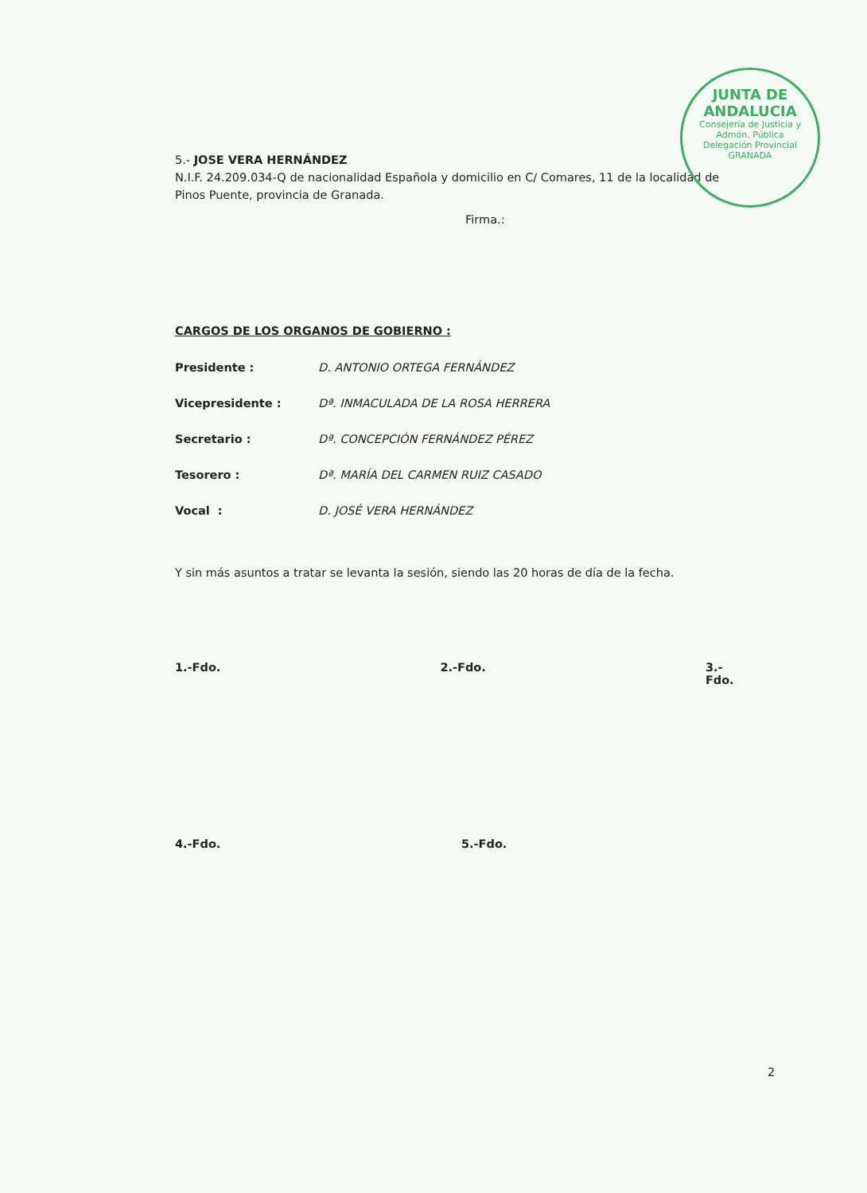JUNTA DE ANDALUCIA
Consejería de Justicia y Admón. Pública
Delegación Provincial
GRANADA
5.- JOSE VERA HERNÁNDEZ
N.I.F. 24.209.034-Q de nacionalidad Española y domicilio en C/ Comares, 11 de la localidad de Pinos Puente, provincia de Granada.
Firma.:
CARGOS DE LOS ORGANOS DE GOBIERNO :
Presidente : D. ANTONIO ORTEGA FERNÁNDEZ
Vicepresidente : Dª. INMACULADA DE LA ROSA HERRERA
Secretario : Dª. CONCEPCIÓN FERNÁNDEZ PÉREZ
Tesorero : Dª. MARÍA DEL CARMEN RUIZ CASADO
Vocal : D. JOSÉ VERA HERNÁNDEZ
Y sin más asuntos a tratar se levanta la sesión, siendo las 20 horas de día de la fecha.
1.-Fdo. 2.-Fdo. 3.-Fdo.
4.-Fdo. 5.-Fdo.
2